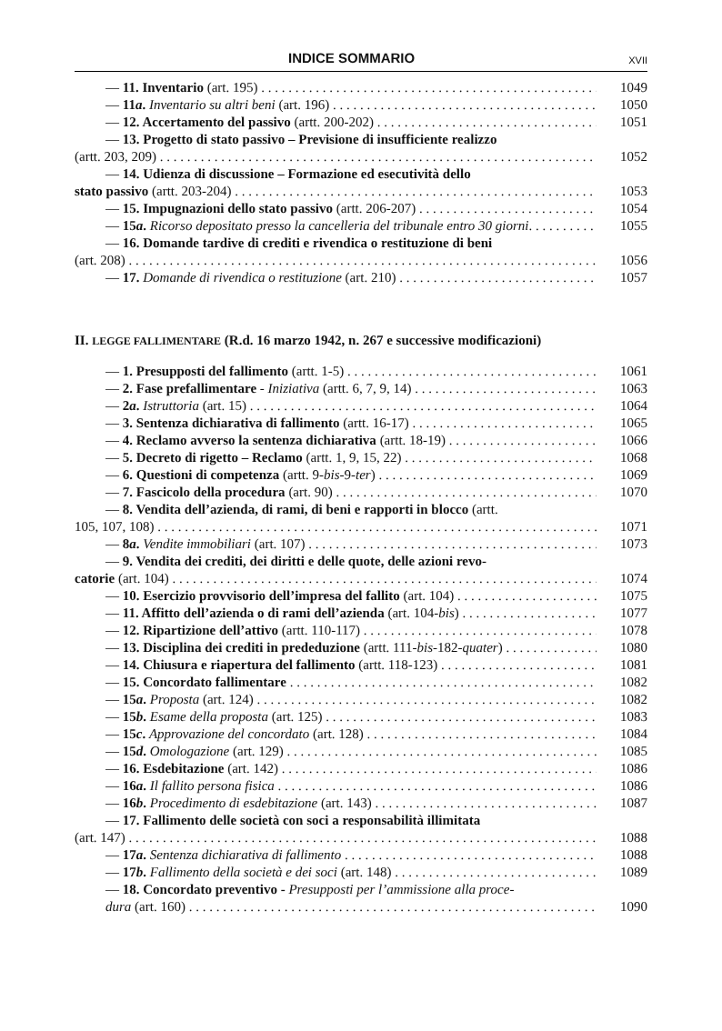INDICE SOMMARIO XVII
— 11. Inventario (art. 195) 1049
— 11a. Inventario su altri beni (art. 196) 1050
— 12. Accertamento del passivo (artt. 200-202) 1051
— 13. Progetto di stato passivo – Previsione di insufficiente realizzo
(artt. 203, 209) 1052
— 14. Udienza di discussione – Formazione ed esecutività dello
stato passivo (artt. 203-204) 1053
— 15. Impugnazioni dello stato passivo (artt. 206-207) 1054
— 15a. Ricorso depositato presso la cancelleria del tribunale entro 30 giorni. 1055
— 16. Domande tardive di crediti e rivendica o restituzione di beni
(art. 208) 1056
— 17. Domande di rivendica o restituzione (art. 210) 1057
II. LEGGE FALLIMENTARE (R.d. 16 marzo 1942, n. 267 e successive modificazioni)
— 1. Presupposti del fallimento (artt. 1-5) 1061
— 2. Fase prefallimentare - Iniziativa (artt. 6, 7, 9, 14) 1063
— 2a. Istruttoria (art. 15) 1064
— 3. Sentenza dichiarativa di fallimento (artt. 16-17) 1065
— 4. Reclamo avverso la sentenza dichiarativa (artt. 18-19) 1066
— 5. Decreto di rigetto – Reclamo (artt. 1, 9, 15, 22) 1068
— 6. Questioni di competenza (artt. 9-bis-9-ter) 1069
— 7. Fascicolo della procedura (art. 90) 1070
— 8. Vendita dell’azienda, di rami, di beni e rapporti in blocco (artt.
105, 107, 108) 1071
— 8a. Vendite immobiliari (art. 107) 1073
— 9. Vendita dei crediti, dei diritti e delle quote, delle azioni revo-
catorie (art. 104) 1074
— 10. Esercizio provvisorio dell’impresa del fallito (art. 104) 1075
— 11. Affitto dell’azienda o di rami dell’azienda (art. 104-bis) 1077
— 12. Ripartizione dell’attivo (artt. 110-117) 1078
— 13. Disciplina dei crediti in prededuzione (artt. 111-bis-182-quater) 1080
— 14. Chiusura e riapertura del fallimento (artt. 118-123) 1081
— 15. Concordato fallimentare 1082
— 15a. Proposta (art. 124) 1082
— 15b. Esame della proposta (art. 125) 1083
— 15c. Approvazione del concordato (art. 128) 1084
— 15d. Omologazione (art. 129) 1085
— 16. Esdebitazione (art. 142) 1086
— 16a. Il fallito persona fisica 1086
— 16b. Procedimento di esdebitazione (art. 143) 1087
— 17. Fallimento delle società con soci a responsabilità illimitata
(art. 147) 1088
— 17a. Sentenza dichiarativa di fallimento 1088
— 17b. Fallimento della società e dei soci (art. 148) 1089
— 18. Concordato preventivo - Presupposti per l’ammissione alla proce-
dura (art. 160) 1090